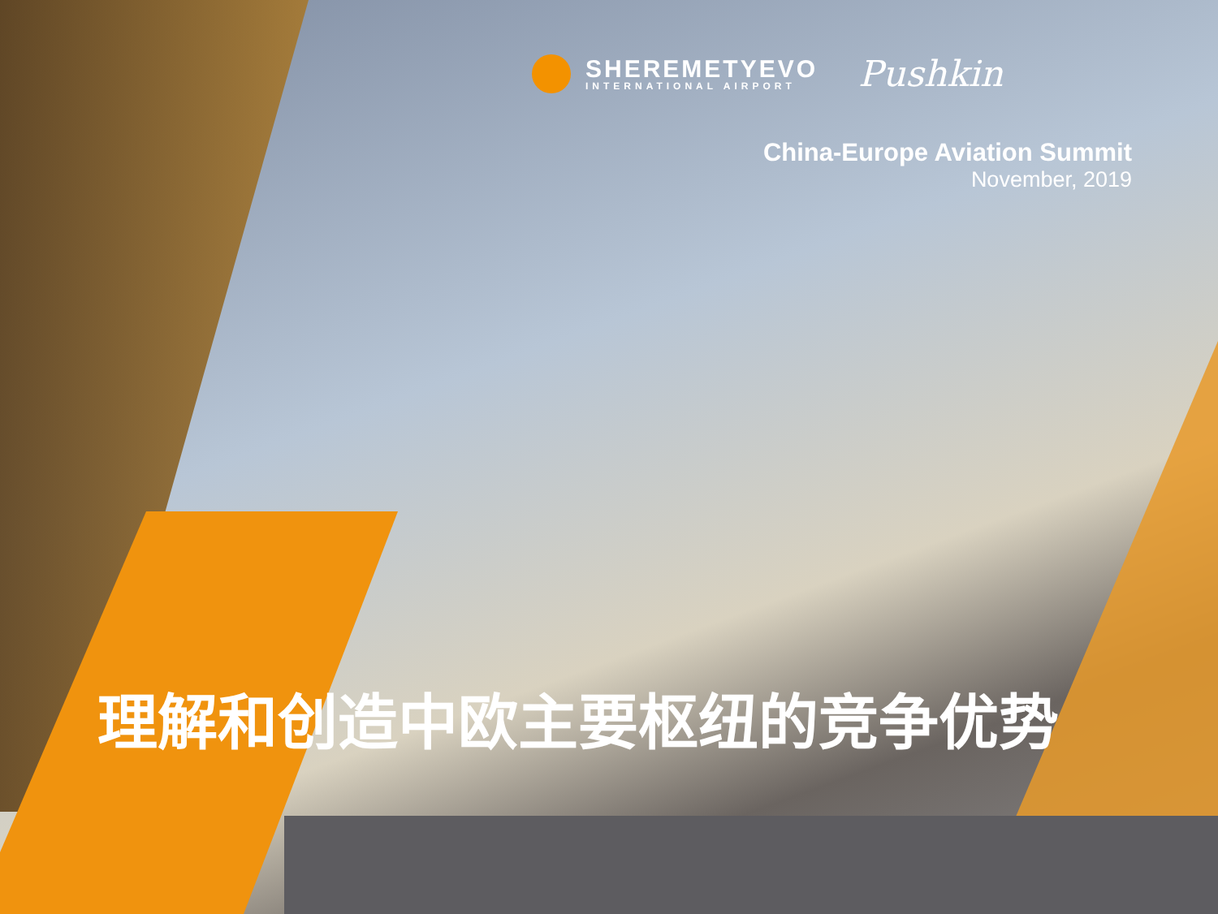SHEREMETYEVO
INTERNATIONAL AIRPORT
Pushkin
China-Europe Aviation Summit
November, 2019
理解和创造中欧主要枢纽的竞争优势